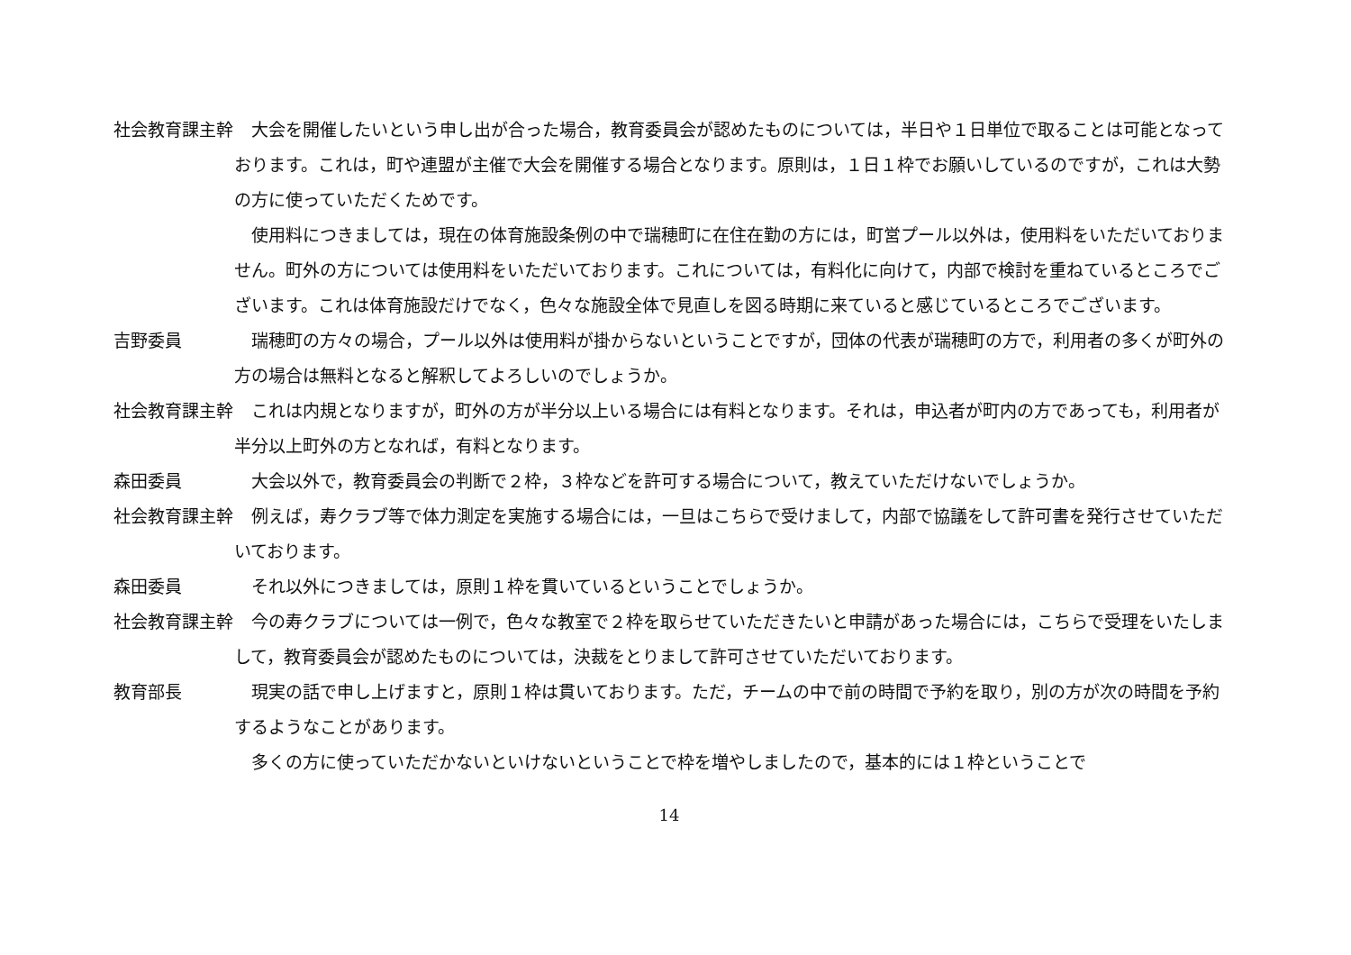社会教育課主幹 大会を開催したいという申し出が合った場合，教育委員会が認めたものについては，半日や１日単位で取ることは可能となっております。これは，町や連盟が主催で大会を開催する場合となります。原則は，１日１枠でお願いしているのですが，これは大勢の方に使っていただくためです。
使用料につきましては，現在の体育施設条例の中で瑞穂町に在住在勤の方には，町営プール以外は，使用料をいただいておりません。町外の方については使用料をいただいております。これについては，有料化に向けて，内部で検討を重ねているところでございます。これは体育施設だけでなく，色々な施設全体で見直しを図る時期に来ていると感じているところでございます。
吉野委員 瑞穂町の方々の場合，プール以外は使用料が掛からないということですが，団体の代表が瑞穂町の方で，利用者の多くが町外の方の場合は無料となると解釈してよろしいのでしょうか。
社会教育課主幹 これは内規となりますが，町外の方が半分以上いる場合には有料となります。それは，申込者が町内の方であっても，利用者が半分以上町外の方となれば，有料となります。
森田委員 大会以外で，教育委員会の判断で２枠，３枠などを許可する場合について，教えていただけないでしょうか。
社会教育課主幹 例えば，寿クラブ等で体力測定を実施する場合には，一旦はこちらで受けまして，内部で協議をして許可書を発行させていただいております。
森田委員 それ以外につきましては，原則１枠を貫いているということでしょうか。
社会教育課主幹 今の寿クラブについては一例で，色々な教室で２枠を取らせていただきたいと申請があった場合には，こちらで受理をいたしまして，教育委員会が認めたものについては，決裁をとりまして許可させていただいております。
教育部長 現実の話で申し上げますと，原則１枠は貫いております。ただ，チームの中で前の時間で予約を取り，別の方が次の時間を予約するようなことがあります。
多くの方に使っていただかないといけないということで枠を増やしましたので，基本的には１枠ということで
14